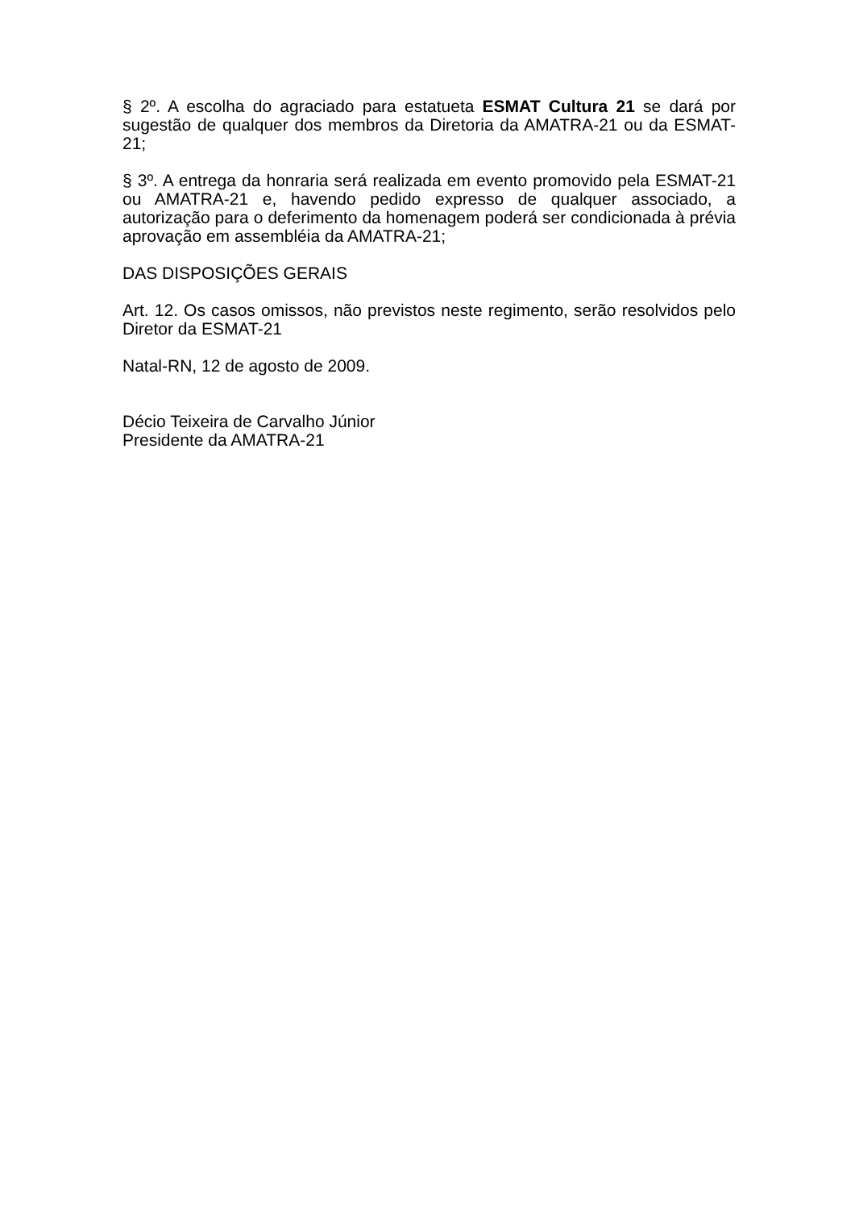§ 2º. A escolha do agraciado para estatueta ESMAT Cultura 21 se dará por sugestão de qualquer dos membros da Diretoria da AMATRA-21 ou da ESMAT-21;
§ 3º. A entrega da honraria será realizada em evento promovido pela ESMAT-21 ou AMATRA-21 e, havendo pedido expresso de qualquer associado, a autorização para o deferimento da homenagem poderá ser condicionada à prévia aprovação em assembléia da AMATRA-21;
DAS DISPOSIÇÕES GERAIS
Art. 12. Os casos omissos, não previstos neste regimento, serão resolvidos pelo Diretor da ESMAT-21
Natal-RN, 12 de agosto de 2009.
Décio Teixeira de Carvalho Júnior
Presidente da AMATRA-21